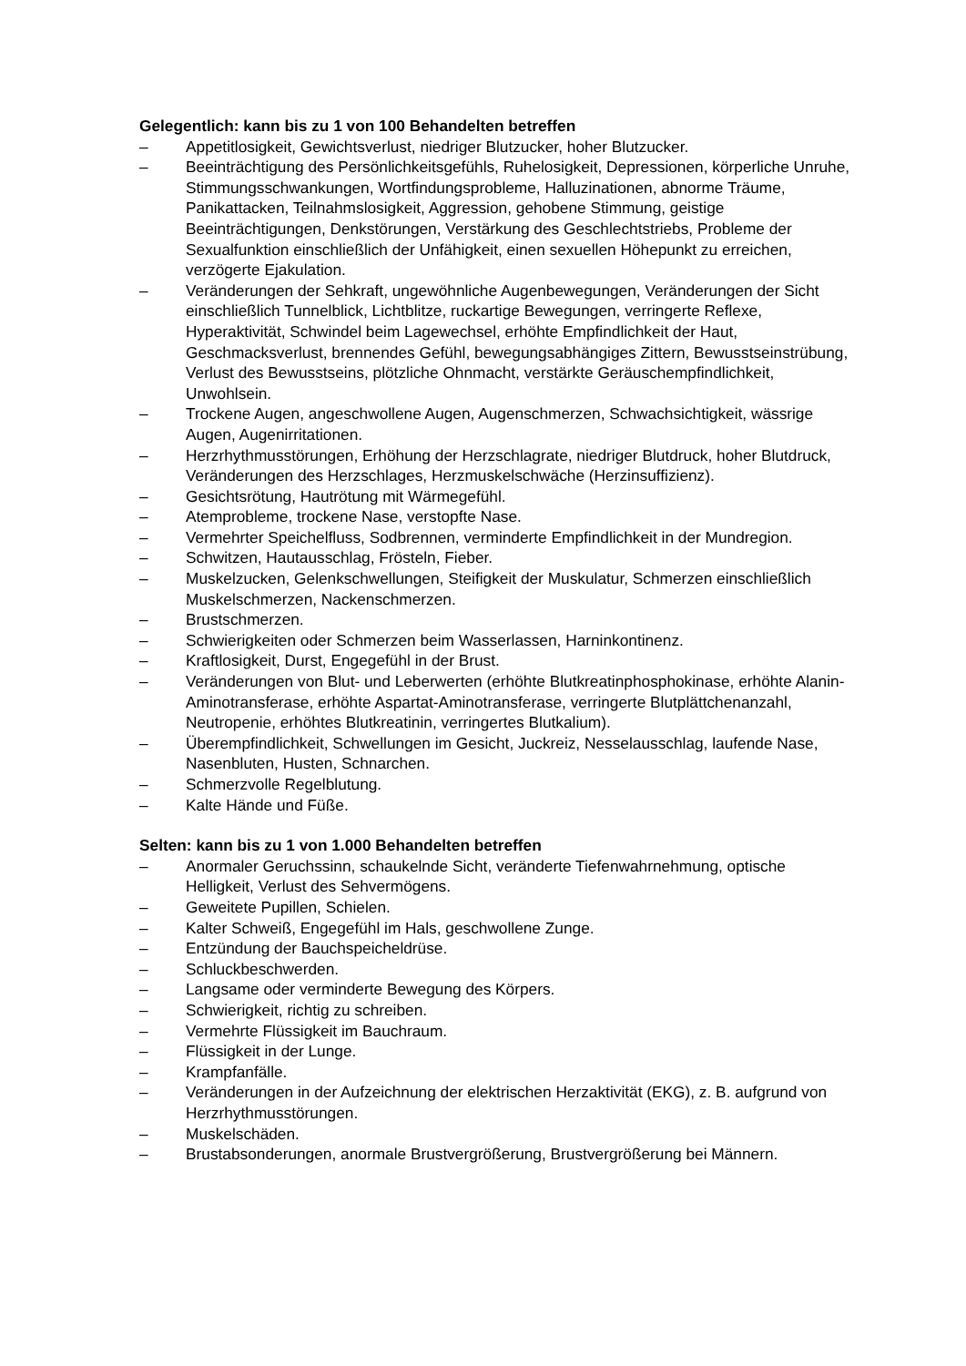Gelegentlich: kann bis zu 1 von 100 Behandelten betreffen
– Appetitlosigkeit, Gewichtsverlust, niedriger Blutzucker, hoher Blutzucker.
– Beeinträchtigung des Persönlichkeitsgefühls, Ruhelosigkeit, Depressionen, körperliche Unruhe, Stimmungsschwankungen, Wortfindungsprobleme, Halluzinationen, abnorme Träume, Panikattacken, Teilnahmslosigkeit, Aggression, gehobene Stimmung, geistige Beeinträchtigungen, Denkstörungen, Verstärkung des Geschlechtstriebs, Probleme der Sexualfunktion einschließlich der Unfähigkeit, einen sexuellen Höhepunkt zu erreichen, verzögerte Ejakulation.
– Veränderungen der Sehkraft, ungewöhnliche Augenbewegungen, Veränderungen der Sicht einschließlich Tunnelblick, Lichtblitze, ruckartige Bewegungen, verringerte Reflexe, Hyperaktivität, Schwindel beim Lagewechsel, erhöhte Empfindlichkeit der Haut, Geschmacksverlust, brennendes Gefühl, bewegungsabhängiges Zittern, Bewusstseinstrübung, Verlust des Bewusstseins, plötzliche Ohnmacht, verstärkte Geräuschempfindlichkeit, Unwohlsein.
– Trockene Augen, angeschwollene Augen, Augenschmerzen, Schwachsichtigkeit, wässrige Augen, Augenirritationen.
– Herzrhythmusstörungen, Erhöhung der Herzschlagrate, niedriger Blutdruck, hoher Blutdruck, Veränderungen des Herzschlages, Herzmuskelschwäche (Herzinsuffizienz).
– Gesichtsrötung, Hautrötung mit Wärmegefühl.
– Atemprobleme, trockene Nase, verstopfte Nase.
– Vermehrter Speichelfluss, Sodbrennen, verminderte Empfindlichkeit in der Mundregion.
– Schwitzen, Hautausschlag, Frösteln, Fieber.
– Muskelzucken, Gelenkschwellungen, Steifigkeit der Muskulatur, Schmerzen einschließlich Muskelschmerzen, Nackenschmerzen.
– Brustschmerzen.
– Schwierigkeiten oder Schmerzen beim Wasserlassen, Harninkontinenz.
– Kraftlosigkeit, Durst, Engegefühl in der Brust.
– Veränderungen von Blut- und Leberwerten (erhöhte Blutkreatinphosphokinase, erhöhte Alanin-Aminotransferase, erhöhte Aspartat-Aminotransferase, verringerte Blutplättchenanzahl, Neutropenie, erhöhtes Blutkreatinin, verringertes Blutkalium).
– Überempfindlichkeit, Schwellungen im Gesicht, Juckreiz, Nesselausschlag, laufende Nase, Nasenbluten, Husten, Schnarchen.
– Schmerzvolle Regelblutung.
– Kalte Hände und Füße.
Selten: kann bis zu 1 von 1.000 Behandelten betreffen
– Anormaler Geruchssinn, schaukelnde Sicht, veränderte Tiefenwahrnehmung, optische Helligkeit, Verlust des Sehvermögens.
– Geweitete Pupillen, Schielen.
– Kalter Schweiß, Engegefühl im Hals, geschwollene Zunge.
– Entzündung der Bauchspeicheldrüse.
– Schluckbeschwerden.
– Langsame oder verminderte Bewegung des Körpers.
– Schwierigkeit, richtig zu schreiben.
– Vermehrte Flüssigkeit im Bauchraum.
– Flüssigkeit in der Lunge.
– Krampfanfälle.
– Veränderungen in der Aufzeichnung der elektrischen Herzaktivität (EKG), z. B. aufgrund von Herzrhythmusstörungen.
– Muskelschäden.
– Brustabsonderungen, anormale Brustvergrößerung, Brustvergrößerung bei Männern.